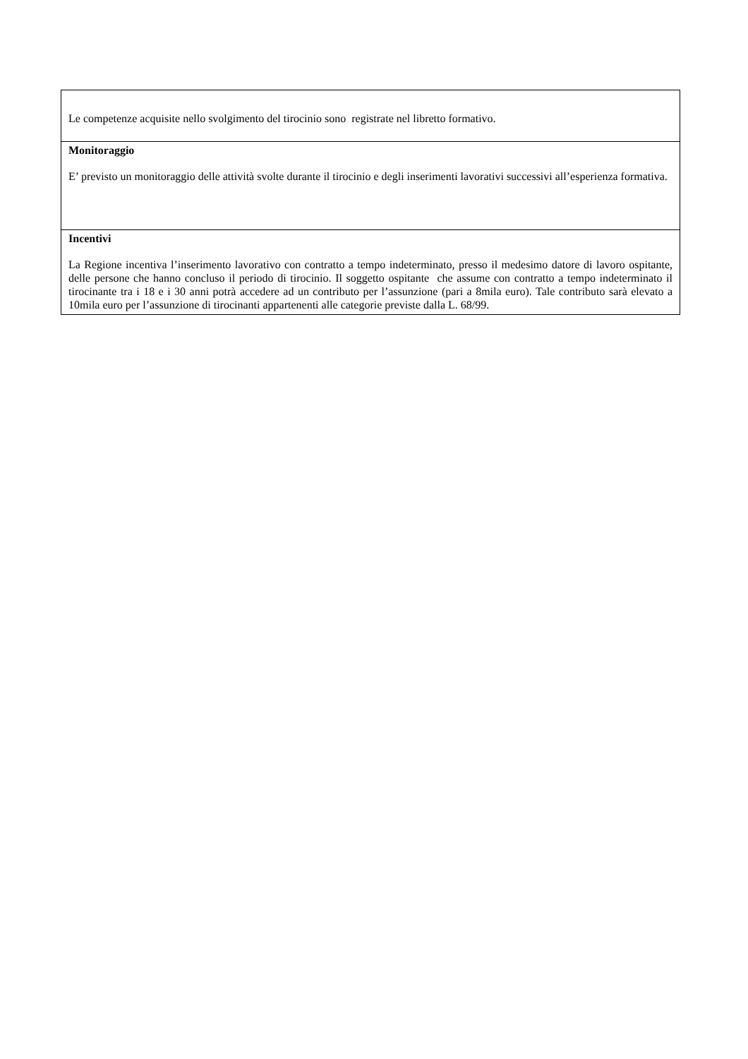| Le competenze acquisite nello svolgimento del tirocinio sono registrate nel libretto formativo. |
| Monitoraggio E’ previsto un monitoraggio delle attività svolte durante il tirocinio e degli inserimenti lavorativi successivi all’esperienza formativa. |
| Incentivi La Regione incentiva l’inserimento lavorativo con contratto a tempo indeterminato, presso il medesimo datore di lavoro ospitante, delle persone che hanno concluso il periodo di tirocinio. Il soggetto ospitante che assume con contratto a tempo indeterminato il tirocinante tra i 18 e i 30 anni potrà accedere ad un contributo per l’assunzione (pari a 8mila euro). Tale contributo sarà elevato a 10mila euro per l’assunzione di tirocinanti appartenenti alle categorie previste dalla L. 68/99. |